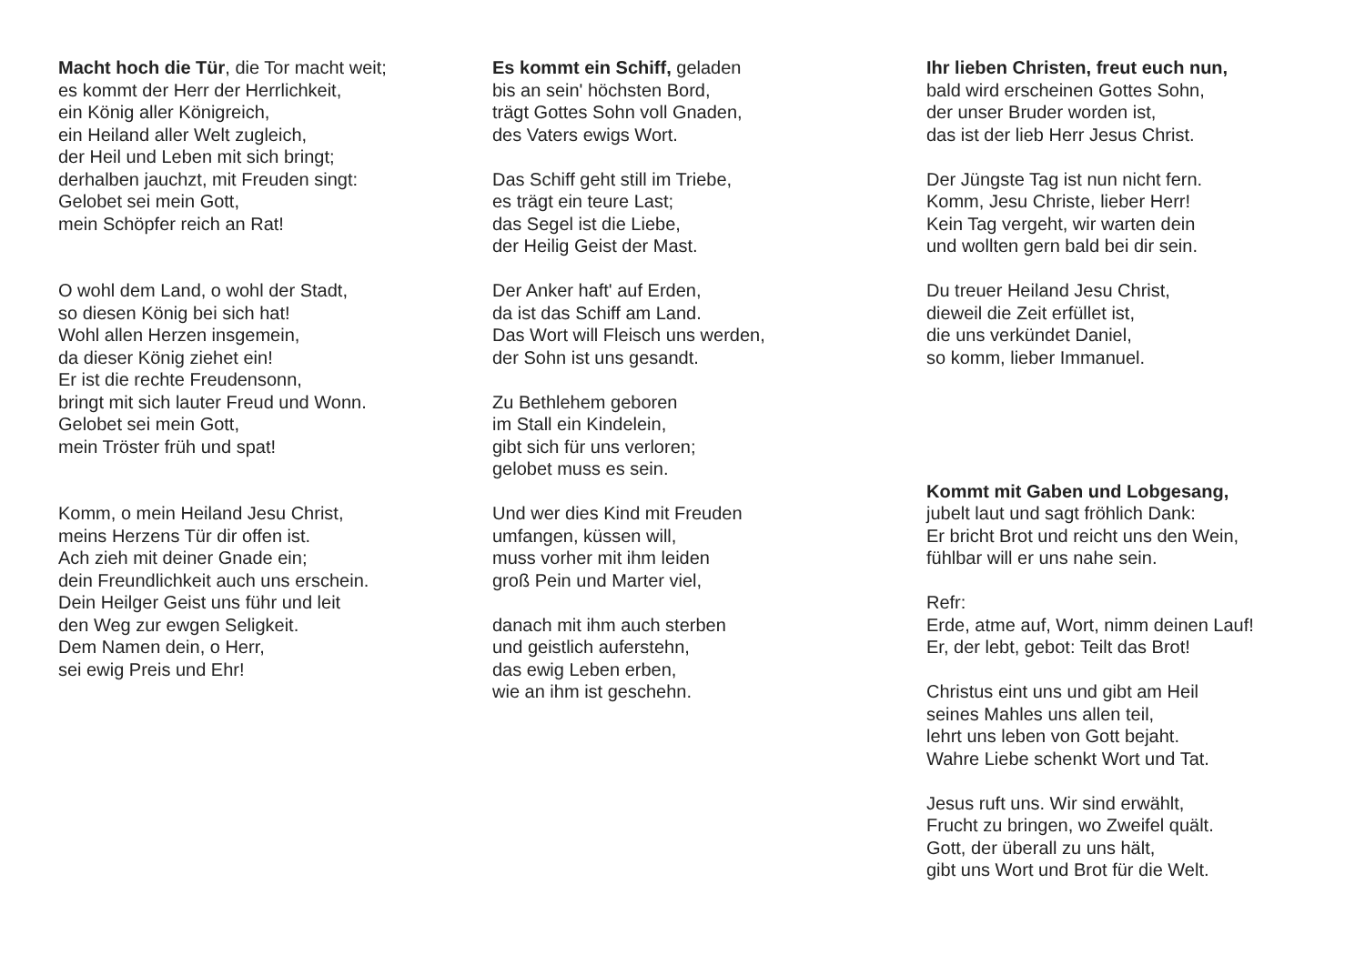Macht hoch die Tür, die Tor macht weit;
es kommt der Herr der Herrlichkeit,
ein König aller Königreich,
ein Heiland aller Welt zugleich,
der Heil und Leben mit sich bringt;
derhalben jauchzt, mit Freuden singt:
Gelobet sei mein Gott,
mein Schöpfer reich an Rat!
O wohl dem Land, o wohl der Stadt,
so diesen König bei sich hat!
Wohl allen Herzen insgemein,
da dieser König ziehet ein!
Er ist die rechte Freudensonn,
bringt mit sich lauter Freud und Wonn.
Gelobet sei mein Gott,
mein Tröster früh und spat!
Komm, o mein Heiland Jesu Christ,
meins Herzens Tür dir offen ist.
Ach zieh mit deiner Gnade ein;
dein Freundlichkeit auch uns erschein.
Dein Heilger Geist uns führ und leit
den Weg zur ewgen Seligkeit.
Dem Namen dein, o Herr,
sei ewig Preis und Ehr!
Es kommt ein Schiff, geladen
bis an sein' höchsten Bord,
trägt Gottes Sohn voll Gnaden,
des Vaters ewigs Wort.
Das Schiff geht still im Triebe,
es trägt ein teure Last;
das Segel ist die Liebe,
der Heilig Geist der Mast.
Der Anker haft' auf Erden,
da ist das Schiff am Land.
Das Wort will Fleisch uns werden,
der Sohn ist uns gesandt.
Zu Bethlehem geboren
im Stall ein Kindelein,
gibt sich für uns verloren;
gelobet muss es sein.
Und wer dies Kind mit Freuden
umfangen, küssen will,
muss vorher mit ihm leiden
groß Pein und Marter viel,
danach mit ihm auch sterben
und geistlich auferstehn,
das ewig Leben erben,
wie an ihm ist geschehn.
Ihr lieben Christen, freut euch nun,
bald wird erscheinen Gottes Sohn,
der unser Bruder worden ist,
das ist der lieb Herr Jesus Christ.
Der Jüngste Tag ist nun nicht fern.
Komm, Jesu Christe, lieber Herr!
Kein Tag vergeht, wir warten dein
und wollten gern bald bei dir sein.
Du treuer Heiland Jesu Christ,
dieweil die Zeit erfüllet ist,
die uns verkündet Daniel,
so komm, lieber Immanuel.
Kommt mit Gaben und Lobgesang,
jubelt laut und sagt fröhlich Dank:
Er bricht Brot und reicht uns den Wein,
fühlbar will er uns nahe sein.
Refr:
Erde, atme auf, Wort, nimm deinen Lauf!
Er, der lebt, gebot: Teilt das Brot!
Christus eint uns und gibt am Heil
seines Mahles uns allen teil,
lehrt uns leben von Gott bejaht.
Wahre Liebe schenkt Wort und Tat.
Jesus ruft uns. Wir sind erwählt,
Frucht zu bringen, wo Zweifel quält.
Gott, der überall zu uns hält,
gibt uns Wort und Brot für die Welt.